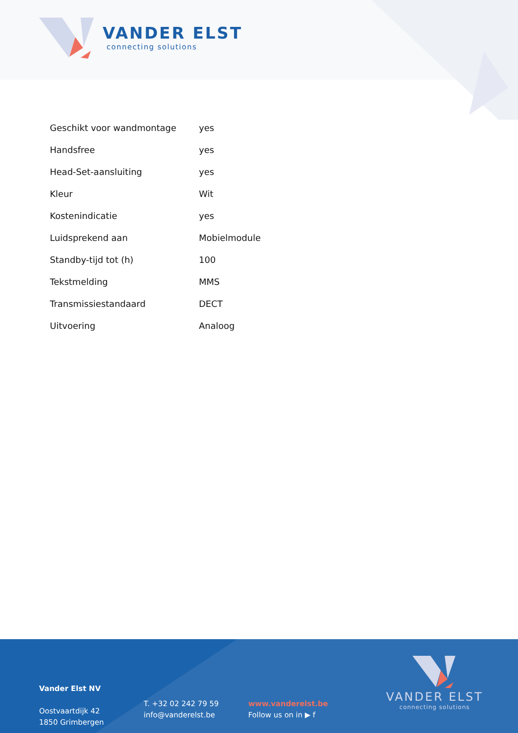VANDER ELST
connecting solutions
| Geschikt voor wandmontage | yes |
| Handsfree | yes |
| Head-Set-aansluiting | yes |
| Kleur | Wit |
| Kostenindicatie | yes |
| Luidsprekend aan | Mobielmodule |
| Standby-tijd tot (h) | 100 |
| Tekstmelding | MMS |
| Transmissiestandaard | DECT |
| Uitvoering | Analoog |
Vander Elst NV
Oostvaartdijk 42
1850 Grimbergen
T. +32 02 242 79 59
info@vanderelst.be
www.vanderelst.be
Follow us on in ▶ f
VANDER ELST
connecting solutions